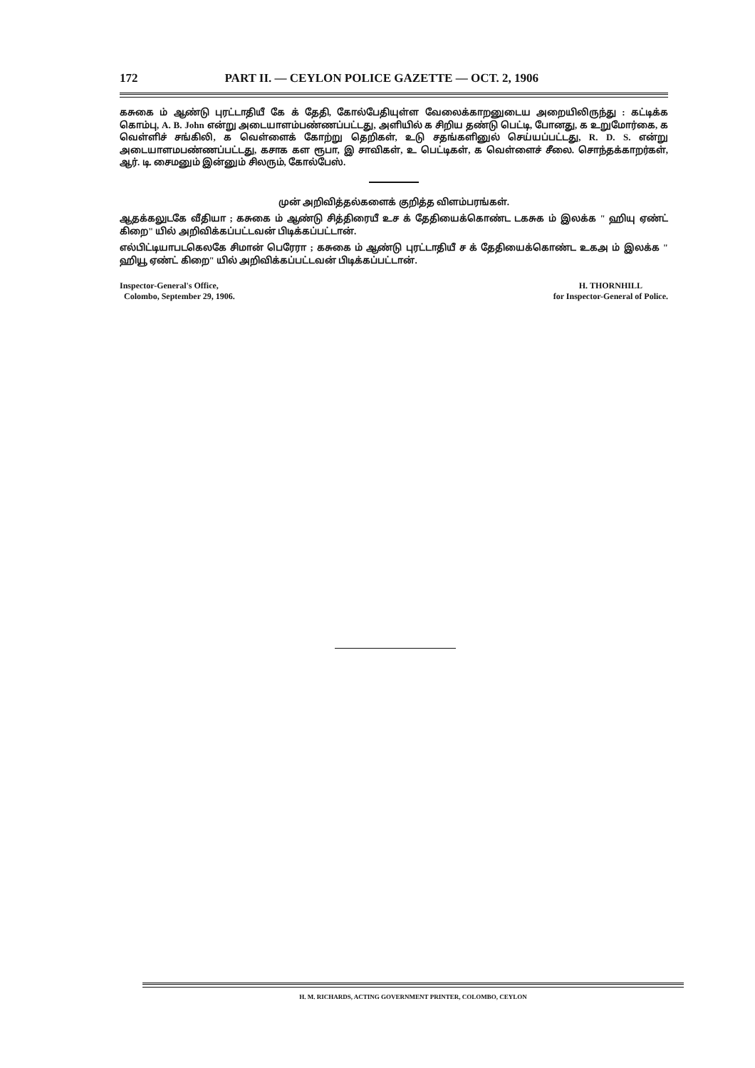172 PART II. — CEYLON POLICE GAZETTE — OCT. 2, 1906
கசுகை ம் ஆண்டு புரட்டாதியீ கே க் தேதி, கோல்பேதியுள்ள வேலைக்காறனுடைய அறையிலிருந்து : கட்டிக்க கொம்பு, A. B. John என்று அடையாளம்பண்ணப்பட்டது, அளியில் க சிறிய தண்டு பெட்டி, போனது, க உறுமோர்கை, க வெள்ளிச் சங்கிலி, க வெள்ளைக் கோற்று தெறிகள், உடு சதங்களினுல் செய்யப்பட்டது, R. D. S. என்று அடையாளமபண்ணப்பட்டது, கசாக கள ரூபா, இ சாவிகள், உ பெட்டிகள், க வெள்ளைச் சீலை. சொந்தக்காறர்கள், ஆர். டி. சைமனும் இன்னும் சிலரும், கோல்பேஸ்.
முன் அறிவித்தல்களைக் குறித்த விளம்பரங்கள்.
ஆதக்கலுடகே வீதியா ; கசுகை ம் ஆண்டு சித்திரையீ உச க் தேதியைக்கொண்ட டகசுக ம் இலக்க " ஹியு ஏண்ட் கிறை" யில் அறிவிக்கப்பட்டவன் பிடிக்கப்பட்டான்.
எல்பிட்டியாபடகெலகே சிமான் பெரேரா ; கசுகை ம் ஆண்டு புரட்டாதியீ ச க் தேதியைக்கொண்ட உகஅ ம் இலக்க " ஹியூ ஏண்ட் கிறை" யில் அறிவிக்கப்பட்டவன் பிடிக்கப்பட்டான்.
Inspector-General's Office,
Colombo, September 29, 1906.
H. THORNHILL
for Inspector-General of Police.
H. M. RICHARDS, ACTING GOVERNMENT PRINTER, COLOMBO, CEYLON